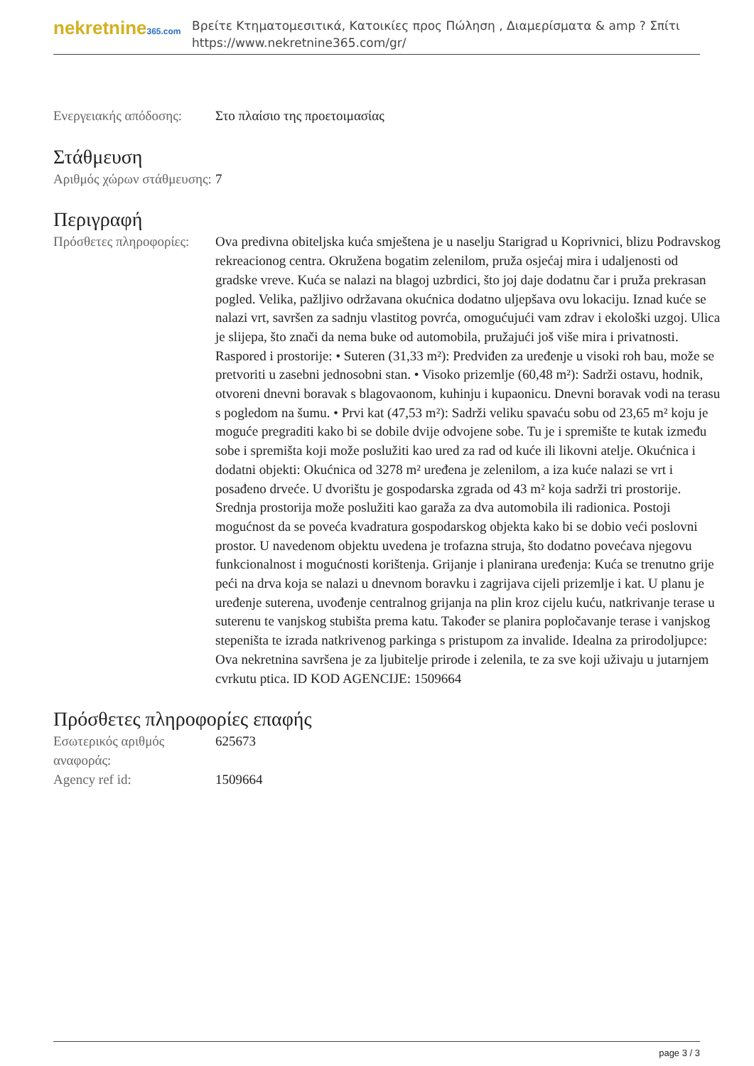nekretnine365.com
Βρείτε Κτηματομεσιτικά, Κατοικίες προς Πώληση , Διαμερίσματα & amp ? Σπίτι
https://www.nekretnine365.com/gr/
| Ενεργειακής απόδοσης: | Στο πλαίσιο της προετοιμασίας |
Στάθμευση
| Αριθμός χώρων στάθμευσης: | 7 |
Περιγραφή
| Πρόσθετες πληροφορίες: | Ova predivna obiteljska kuća smještena je u naselju Starigrad u Koprivnici, blizu Podravskog rekreacionog centra. Okružena bogatim zelenilom, pruža osjećaj mira i udaljenosti od gradske vreve. Kuća se nalazi na blagoj uzbrdici, što joj daje dodatnu čar i pruža prekrasan pogled. Velika, pažljivo održavana okućnica dodatno uljepšava ovu lokaciju. Iznad kuće se nalazi vrt, savršen za sadnju vlastitog povrća, omogućujući vam zdrav i ekološki uzgoj. Ulica je slijepa, što znači da nema buke od automobila, pružajući još više mira i privatnosti. Raspored i prostorije: • Suteren (31,33 m²): Predviđen za uređenje u visoki roh bau, može se pretvoriti u zasebni jednosobni stan. • Visoko prizemlje (60,48 m²): Sadrži ostavu, hodnik, otvoreni dnevni boravak s blagovaonom, kuhinju i kupaonicu. Dnevni boravak vodi na terasu s pogledom na šumu. • Prvi kat (47,53 m²): Sadrži veliku spavaću sobu od 23,65 m² koju je moguće pregraditi kako bi se dobile dvije odvojene sobe. Tu je i spremište te kutak između sobe i spremišta koji može poslužiti kao ured za rad od kuće ili likovni atelje. Okućnica i dodatni objekti: Okućnica od 3278 m² uređena je zelenilom, a iza kuće nalazi se vrt i posađeno drveće. U dvorištu je gospodarska zgrada od 43 m² koja sadrži tri prostorije. Srednja prostorija može poslužiti kao garaža za dva automobila ili radionica. Postoji mogućnost da se poveća kvadratura gospodarskog objekta kako bi se dobio veći poslovni prostor. U navedenom objektu uvedena je trofazna struja, što dodatno povećava njegovu funkcionalnost i mogućnosti korištenja. Grijanje i planirana uređenja: Kuća se trenutno grije peći na drva koja se nalazi u dnevnom boravku i zagrijava cijeli prizemlje i kat. U planu je uređenje suterena, uvođenje centralnog grijanja na plin kroz cijelu kuću, natkrivanje terase u suterenu te vanjskog stubišta prema katu. Također se planira popločavanje terase i vanjskog stepeništa te izrada natkrivenog parkinga s pristupom za invalide. Idealna za prirodoljupce: Ova nekretnina savršena je za ljubitelje prirode i zelenila, te za sve koji uživaju u jutarnjem cvrkutu ptica. ID KOD AGENCIJE: 1509664 |
Πρόσθετες πληροφορίες επαφής
| Εσωτερικός αριθμός αναφοράς: | 625673 |
| Agency ref id: | 1509664 |
page 3 / 3